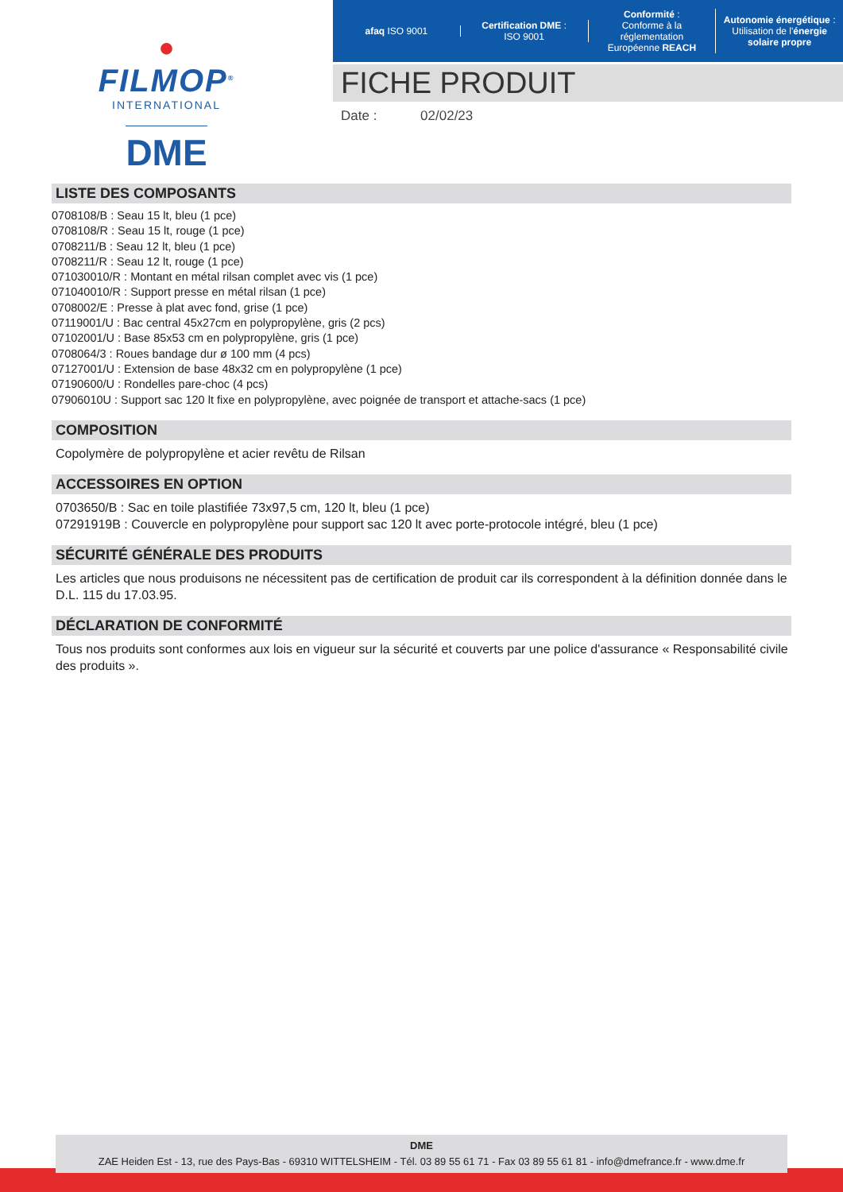●
FILMOP<sup>®</sup>
INTERNATIONAL
DME
afaq ISO 9001
Certification DME :
ISO 9001
Conformité :
Conforme à la réglementation Européenne REACH
Autonomie énergétique :
Utilisation de l'énergie solaire propre
FICHE PRODUIT
Date : 02/02/23
LISTE DES COMPOSANTS
0708108/B : Seau 15 lt, bleu (1 pce)
0708108/R : Seau 15 lt, rouge (1 pce)
0708211/B : Seau 12 lt, bleu (1 pce)
0708211/R : Seau 12 lt, rouge (1 pce)
071030010/R : Montant en métal rilsan complet avec vis (1 pce)
071040010/R : Support presse en métal rilsan (1 pce)
0708002/E : Presse à plat avec fond, grise (1 pce)
07119001/U : Bac central 45x27cm en polypropylène, gris (2 pcs)
07102001/U : Base 85x53 cm en polypropylène, gris (1 pce)
0708064/3 : Roues bandage dur ø 100 mm (4 pcs)
07127001/U : Extension de base 48x32 cm en polypropylène (1 pce)
07190600/U : Rondelles pare-choc (4 pcs)
07906010U : Support sac 120 lt fixe en polypropylène, avec poignée de transport et attache-sacs (1 pce)
COMPOSITION
Copolymère de polypropylène et acier revêtu de Rilsan
ACCESSOIRES EN OPTION
0703650/B : Sac en toile plastifiée 73x97,5 cm, 120 lt, bleu (1 pce)
07291919B : Couvercle en polypropylène pour support sac 120 lt avec porte-protocole intégré, bleu (1 pce)
SÉCURITÉ GÉNÉRALE DES PRODUITS
Les articles que nous produisons ne nécessitent pas de certification de produit car ils correspondent à la définition donnée dans le D.L. 115 du 17.03.95.
DÉCLARATION DE CONFORMITÉ
Tous nos produits sont conformes aux lois en vigueur sur la sécurité et couverts par une police d'assurance « Responsabilité civile des produits ».
DME
ZAE Heiden Est - 13, rue des Pays-Bas - 69310 WITTELSHEIM - Tél. 03 89 55 61 71 - Fax 03 89 55 61 81 - info@dmefrance.fr - www.dme.fr